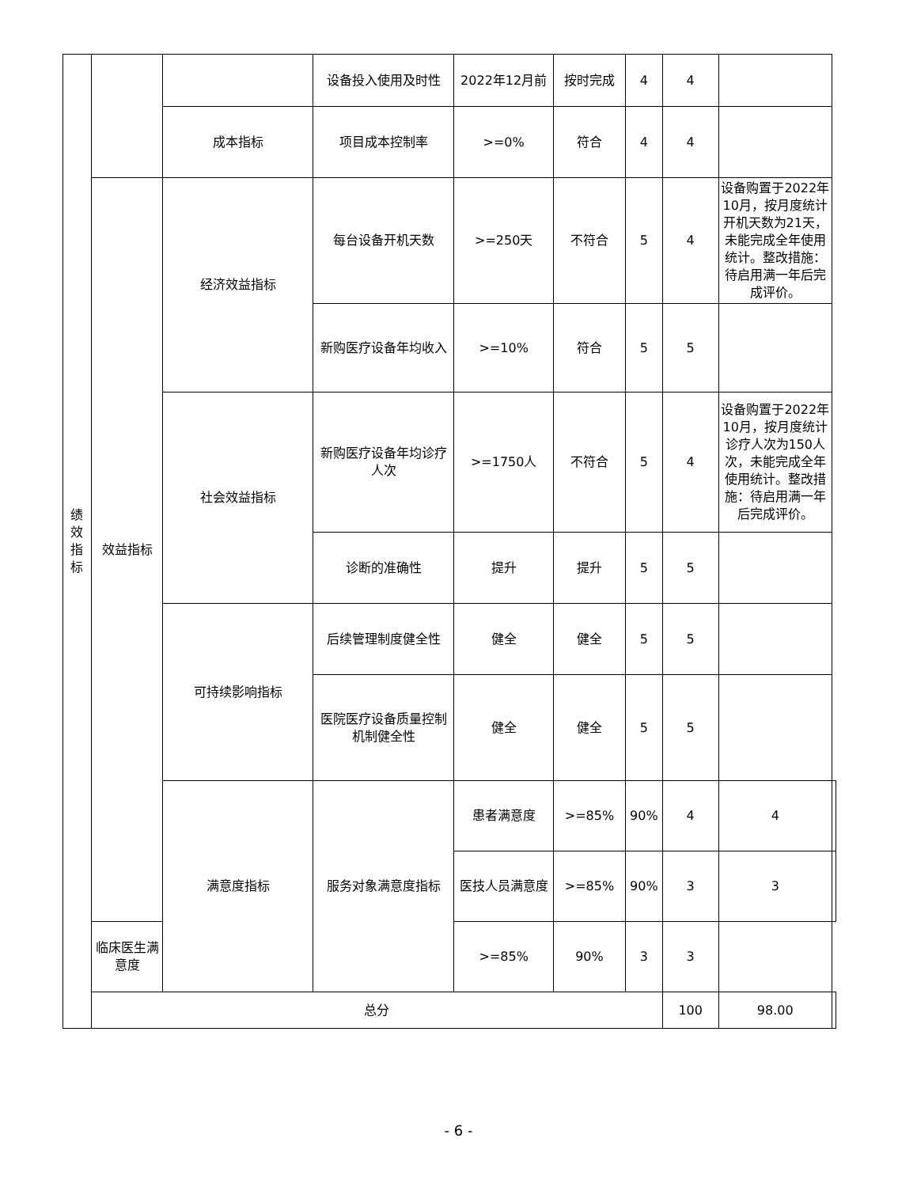| 绩 效 指 标 | | | 设备投入使用及时性 | 2022年12月前 | 按时完成 | 4 | 4 | | |
| | | 成本指标 | 项目成本控制率 | >=0% | 符合 | 4 | 4 | | |
| | 效益指标 | 经济效益指标 | 每台设备开机天数 | >=250天 | 不符合 | 5 | 4 | 设备购置于2022年10月，按月度统计开机天数为21天，未能完成全年使用统计。整改措施：待启用满一年后完成评价。 | |
| | | | 新购医疗设备年均收入 | >=10% | 符合 | 5 | 5 | | |
| | | 社会效益指标 | 新购医疗设备年均诊疗人次 | >=1750人 | 不符合 | 5 | 4 | 设备购置于2022年10月，按月度统计诊疗人次为150人次，未能完成全年使用统计。整改措施：待启用满一年后完成评价。 | |
| | | | 诊断的准确性 | 提升 | 提升 | 5 | 5 | | |
| | | 可持续影响指标 | 后续管理制度健全性 | 健全 | 健全 | 5 | 5 | | |
| | | | 医院医疗设备质量控制机制健全性 | 健全 | 健全 | 5 | 5 | | |
| | | 满意度指标 | 服务对象满意度指标 | 患者满意度 | >=85% | 90% | 4 | 4 | |
| | | | | 医技人员满意度 | >=85% | 90% | 3 | 3 | |
| | 临床医生满意度 | | | >=85% | 90% | 3 | 3 | | |
| | 总分 | | | | | | 100 | 98.00 | |
- 6 -